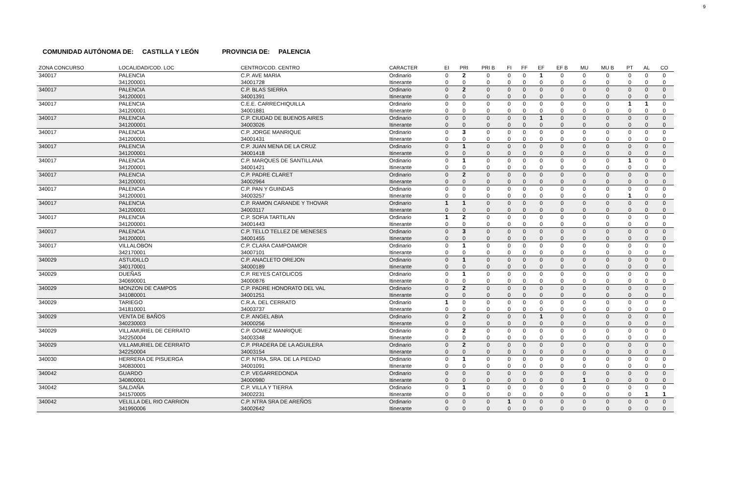9
COMUNIDAD AUTÓNOMA DE: CASTILLA Y LEÓN PROVINCIA DE: PALENCIA
| ZONA CONCURSO | LOCALIDAD/COD. LOC | CENTRO/COD. CENTRO | CARACTER | EI | PRI | PRI B | FI | FF | EF | EF B | MU | MU B | PT | AL | CO |
| --- | --- | --- | --- | --- | --- | --- | --- | --- | --- | --- | --- | --- | --- | --- | --- |
| 340017 | PALENCIA 341200001 | C.P. AVE MARIA 34001728 | Ordinario Itinerante | 0 0 | 2 0 | 0 0 | 0 0 | 0 0 | 1 0 | 0 0 | 0 0 | 0 0 | 0 0 | 0 0 | 0 0 |
| 340017 | PALENCIA 341200001 | C.P. BLAS SIERRA 34001391 | Ordinario Itinerante | 0 0 | 2 0 | 0 0 | 0 0 | 0 0 | 0 0 | 0 0 | 0 0 | 0 0 | 0 0 | 0 0 | 0 0 |
| 340017 | PALENCIA 341200001 | C.E.E. CARRECHIQUILLA 34001881 | Ordinario Itinerante | 0 0 | 0 0 | 0 0 | 0 0 | 0 0 | 0 0 | 0 0 | 0 0 | 0 0 | 1 0 | 1 0 | 0 0 |
| 340017 | PALENCIA 341200001 | C.P. CIUDAD DE BUENOS AIRES 34003026 | Ordinario Itinerante | 0 0 | 0 0 | 0 0 | 0 0 | 0 0 | 1 0 | 0 0 | 0 0 | 0 0 | 0 0 | 0 0 | 0 0 |
| 340017 | PALENCIA 341200001 | C.P. JORGE MANRIQUE 34001431 | Ordinario Itinerante | 0 0 | 3 0 | 0 0 | 0 0 | 0 0 | 0 0 | 0 0 | 0 0 | 0 0 | 0 0 | 0 0 | 0 0 |
| 340017 | PALENCIA 341200001 | C.P. JUAN MENA DE LA CRUZ 34001418 | Ordinario Itinerante | 0 0 | 1 0 | 0 0 | 0 0 | 0 0 | 0 0 | 0 0 | 0 0 | 0 0 | 0 0 | 0 0 | 0 0 |
| 340017 | PALENCIA 341200001 | C.P. MARQUES DE SANTILLANA 34001421 | Ordinario Itinerante | 0 0 | 1 0 | 0 0 | 0 0 | 0 0 | 0 0 | 0 0 | 0 0 | 0 0 | 1 0 | 0 0 | 0 0 |
| 340017 | PALENCIA 341200001 | C.P. PADRE CLARET 34002964 | Ordinario Itinerante | 0 0 | 2 0 | 0 0 | 0 0 | 0 0 | 0 0 | 0 0 | 0 0 | 0 0 | 0 0 | 0 0 | 0 0 |
| 340017 | PALENCIA 341200001 | C.P. PAN Y GUINDAS 34003257 | Ordinario Itinerante | 0 0 | 0 0 | 0 0 | 0 0 | 0 0 | 0 0 | 0 0 | 0 0 | 0 0 | 0 1 | 0 0 | 0 0 |
| 340017 | PALENCIA 341200001 | C.P. RAMON CARANDE Y THOVAR 34003117 | Ordinario Itinerante | 1 0 | 1 0 | 0 0 | 0 0 | 0 0 | 0 0 | 0 0 | 0 0 | 0 0 | 0 0 | 0 0 | 0 0 |
| 340017 | PALENCIA 341200001 | C.P. SOFIA TARTILAN 34001443 | Ordinario Itinerante | 1 0 | 2 0 | 0 0 | 0 0 | 0 0 | 0 0 | 0 0 | 0 0 | 0 0 | 0 0 | 0 0 | 0 0 |
| 340017 | PALENCIA 341200001 | C.P. TELLO TELLEZ DE MENESES 34001455 | Ordinario Itinerante | 0 0 | 3 0 | 0 0 | 0 0 | 0 0 | 0 0 | 0 0 | 0 0 | 0 0 | 0 0 | 0 0 | 0 0 |
| 340017 | VILLALOBON 342170001 | C.P. CLARA CAMPOAMOR 34007101 | Ordinario Itinerante | 0 0 | 1 0 | 0 0 | 0 0 | 0 0 | 0 0 | 0 0 | 0 0 | 0 0 | 0 0 | 0 0 | 0 0 |
| 340029 | ASTUDILLO 340170001 | C.P. ANACLETO OREJON 34000189 | Ordinario Itinerante | 0 0 | 1 0 | 0 0 | 0 0 | 0 0 | 0 0 | 0 0 | 0 0 | 0 0 | 0 0 | 0 0 | 0 0 |
| 340029 | DUEÑAS 340690001 | C.P. REYES CATOLICOS 34000876 | Ordinario Itinerante | 0 0 | 1 0 | 0 0 | 0 0 | 0 0 | 0 0 | 0 0 | 0 0 | 0 0 | 0 0 | 0 0 | 0 0 |
| 340029 | MONZON DE CAMPOS 341080001 | C.P. PADRE HONORATO DEL VAL 34001251 | Ordinario Itinerante | 0 0 | 2 0 | 0 0 | 0 0 | 0 0 | 0 0 | 0 0 | 0 0 | 0 0 | 0 0 | 0 0 | 0 0 |
| 340029 | TARIEGO 341810001 | C.R.A. DEL CERRATO 34003737 | Ordinario Itinerante | 1 0 | 0 0 | 0 0 | 0 0 | 0 0 | 0 0 | 0 0 | 0 0 | 0 0 | 0 0 | 0 0 | 0 0 |
| 340029 | VENTA DE BAÑOS 340230003 | C.P. ANGEL ABIA 34000256 | Ordinario Itinerante | 0 0 | 2 0 | 0 0 | 0 0 | 0 0 | 1 0 | 0 0 | 0 0 | 0 0 | 0 0 | 0 0 | 0 0 |
| 340029 | VILLAMURIEL DE CERRATO 342250004 | C.P. GOMEZ MANRIQUE 34003348 | Ordinario Itinerante | 0 0 | 2 0 | 0 0 | 0 0 | 0 0 | 0 0 | 0 0 | 0 0 | 0 0 | 0 0 | 0 0 | 0 0 |
| 340029 | VILLAMURIEL DE CERRATO 342250004 | C.P. PRADERA DE LA AGUILERA 34003154 | Ordinario Itinerante | 0 0 | 2 0 | 0 0 | 0 0 | 0 0 | 0 0 | 0 0 | 0 0 | 0 0 | 0 0 | 0 0 | 0 0 |
| 340030 | HERRERA DE PISUERGA 340830001 | C.P. NTRA. SRA. DE LA PIEDAD 34001091 | Ordinario Itinerante | 0 0 | 1 0 | 0 0 | 0 0 | 0 0 | 0 0 | 0 0 | 0 0 | 0 0 | 0 0 | 0 0 | 0 0 |
| 340042 | GUARDO 340800001 | C.P. VEGARREDONDA 34000980 | Ordinario Itinerante | 0 0 | 0 0 | 0 0 | 0 0 | 0 0 | 0 0 | 0 0 | 0 1 | 0 0 | 0 0 | 0 0 | 0 0 |
| 340042 | SALDAÑA 341570005 | C.P. VILLA Y TIERRA 34002231 | Ordinario Itinerante | 0 0 | 1 0 | 0 0 | 0 0 | 0 0 | 0 0 | 0 0 | 0 0 | 0 0 | 0 0 | 0 1 | 0 1 |
| 340042 | VELILLA DEL RIO CARRION 341990006 | C.P. NTRA SRA DE AREÑOS 34002642 | Ordinario Itinerante | 0 0 | 0 0 | 0 0 | 1 0 | 0 0 | 0 0 | 0 0 | 0 0 | 0 0 | 0 0 | 0 0 | 0 0 |